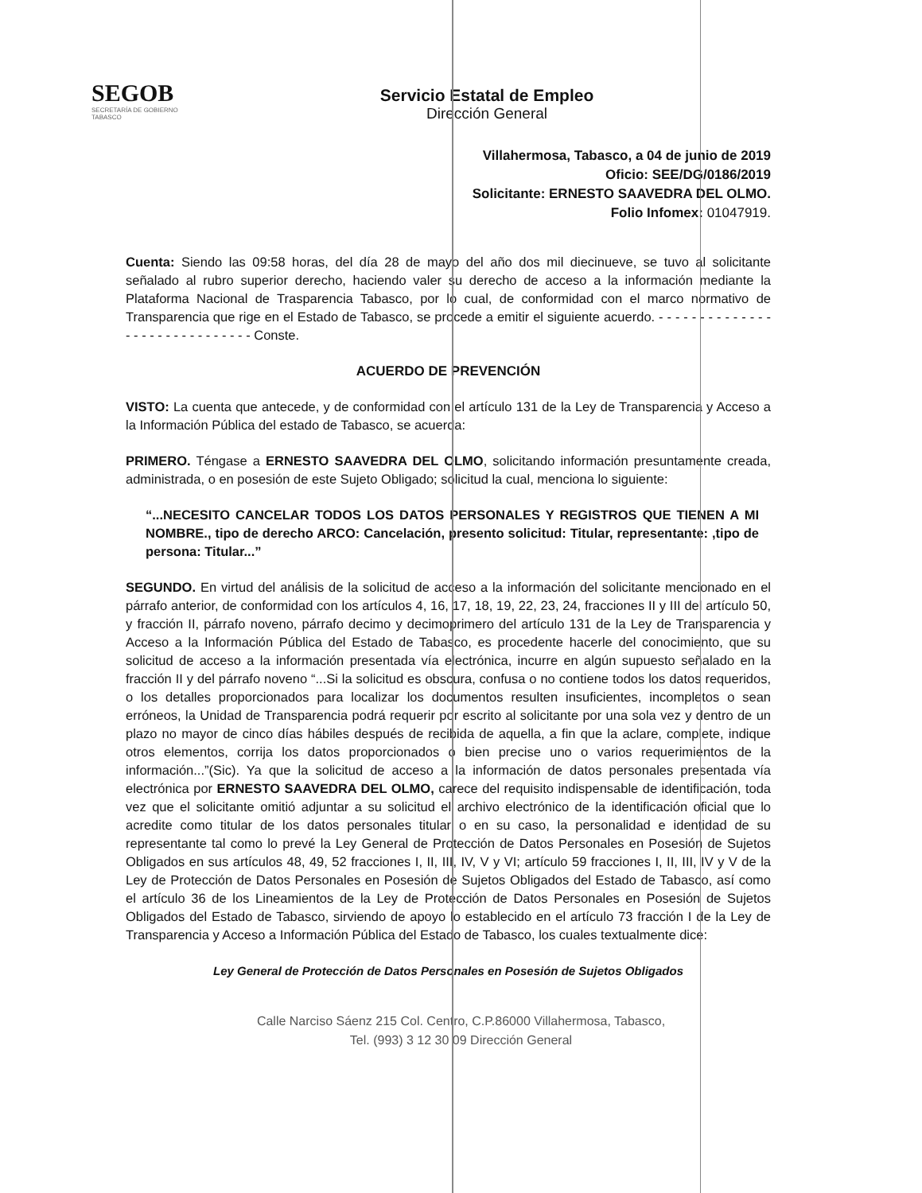SEGOB
SECRETARÍA DE GOBIERNO
TABASCO
Servicio Estatal de Empleo
Dirección General
Villahermosa, Tabasco, a 04 de junio de 2019
Oficio: SEE/DG/0186/2019
Solicitante: ERNESTO SAAVEDRA DEL OLMO.
Folio Infomex: 01047919.
Cuenta: Siendo las 09:58 horas, del día 28 de mayo del año dos mil diecinueve, se tuvo al solicitante señalado al rubro superior derecho, haciendo valer su derecho de acceso a la información mediante la Plataforma Nacional de Trasparencia Tabasco, por lo cual, de conformidad con el marco normativo de Transparencia que rige en el Estado de Tabasco, se procede a emitir el siguiente acuerdo. - - - - - - - - - - - - - - - - - - - - - - - - - - - - - - Conste.
ACUERDO DE PREVENCIÓN
VISTO: La cuenta que antecede, y de conformidad con el artículo 131 de la Ley de Transparencia y Acceso a la Información Pública del estado de Tabasco, se acuerda:
PRIMERO. Téngase a ERNESTO SAAVEDRA DEL OLMO, solicitando información presuntamente creada, administrada, o en posesión de este Sujeto Obligado; solicitud la cual, menciona lo siguiente:
“...NECESITO CANCELAR TODOS LOS DATOS PERSONALES Y REGISTROS QUE TIENEN A MI NOMBRE., tipo de derecho ARCO: Cancelación, presento solicitud: Titular, representante: ,tipo de persona: Titular...”
SEGUNDO. En virtud del análisis de la solicitud de acceso a la información del solicitante mencionado en el párrafo anterior, de conformidad con los artículos 4, 16, 17, 18, 19, 22, 23, 24, fracciones II y III del artículo 50, y fracción II, párrafo noveno, párrafo decimo y decimoprimero del artículo 131 de la Ley de Transparencia y Acceso a la Información Pública del Estado de Tabasco, es procedente hacerle del conocimiento, que su solicitud de acceso a la información presentada vía electrónica, incurre en algún supuesto señalado en la fracción II y del párrafo noveno “...Si la solicitud es obscura, confusa o no contiene todos los datos requeridos, o los detalles proporcionados para localizar los documentos resulten insuficientes, incompletos o sean erróneos, la Unidad de Transparencia podrá requerir por escrito al solicitante por una sola vez y dentro de un plazo no mayor de cinco días hábiles después de recibida de aquella, a fin que la aclare, complete, indique otros elementos, corrija los datos proporcionados o bien precise uno o varios requerimientos de la información...”(Sic). Ya que la solicitud de acceso a la información de datos personales presentada vía electrónica por ERNESTO SAAVEDRA DEL OLMO, carece del requisito indispensable de identificación, toda vez que el solicitante omitió adjuntar a su solicitud el archivo electrónico de la identificación oficial que lo acredite como titular de los datos personales titular o en su caso, la personalidad e identidad de su representante tal como lo prevé la Ley General de Protección de Datos Personales en Posesión de Sujetos Obligados en sus artículos 48, 49, 52 fracciones I, II, III, IV, V y VI; artículo 59 fracciones I, II, III, IV y V de la Ley de Protección de Datos Personales en Posesión de Sujetos Obligados del Estado de Tabasco, así como el artículo 36 de los Lineamientos de la Ley de Protección de Datos Personales en Posesión de Sujetos Obligados del Estado de Tabasco, sirviendo de apoyo lo establecido en el artículo 73 fracción I de la Ley de Transparencia y Acceso a Información Pública del Estado de Tabasco, los cuales textualmente dice:
Ley General de Protección de Datos Personales en Posesión de Sujetos Obligados
Calle Narciso Sáenz 215 Col. Centro, C.P.86000 Villahermosa, Tabasco,
Tel. (993) 3 12 30 09 Dirección General